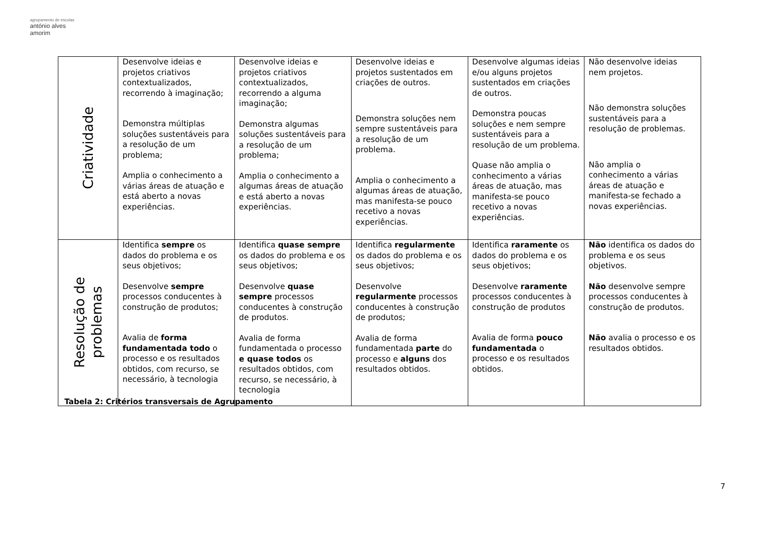agrupamento de escolas
antónio alves amorim
| Criatividade | Desenvolve ideias e projetos criativos contextualizados, recorrendo à imaginação; Demonstra múltiplas soluções sustentáveis para a resolução de um problema; Amplia o conhecimento a várias áreas de atuação e está aberto a novas experiências. | Desenvolve ideias e projetos criativos contextualizados, recorrendo a alguma imaginação; Demonstra algumas soluções sustentáveis para a resolução de um problema; Amplia o conhecimento a algumas áreas de atuação e está aberto a novas experiências. | Desenvolve ideias e projetos sustentados em criações de outros. Demonstra soluções nem sempre sustentáveis para a resolução de um problema. Amplia o conhecimento a algumas áreas de atuação, mas manifesta-se pouco recetivo a novas experiências. | Desenvolve algumas ideias e/ou alguns projetos sustentados em criações de outros. Demonstra poucas soluções e nem sempre sustentáveis para a resolução de um problema. Quase não amplia o conhecimento a várias áreas de atuação, mas manifesta-se pouco recetivo a novas experiências. | Não desenvolve ideias nem projetos. Não demonstra soluções sustentáveis para a resolução de problemas. Não amplia o conhecimento a várias áreas de atuação e manifesta-se fechado a novas experiências. |
| Resolução de problemas | Identifica sempre os dados do problema e os seus objetivos; Desenvolve sempre processos conducentes à construção de produtos; Avalia de forma fundamentada todo o processo e os resultados obtidos, com recurso, se necessário, à tecnologia | Identifica quase sempre os dados do problema e os seus objetivos; Desenvolve quase sempre processos conducentes à construção de produtos. Avalia de forma fundamentada o processo e quase todos os resultados obtidos, com recurso, se necessário, à tecnologia | Identifica regularmente os dados do problema e os seus objetivos; Desenvolve regularmente processos conducentes à construção de produtos; Avalia de forma fundamentada parte do processo e alguns dos resultados obtidos. | Identifica raramente os dados do problema e os seus objetivos; Desenvolve raramente processos conducentes à construção de produtos Avalia de forma pouco fundamentada o processo e os resultados obtidos. | Não identifica os dados do problema e os seus objetivos. Não desenvolve sempre processos conducentes à construção de produtos. Não avalia o processo e os resultados obtidos. |
Tabela 2: Critérios transversais de Agrupamento
7